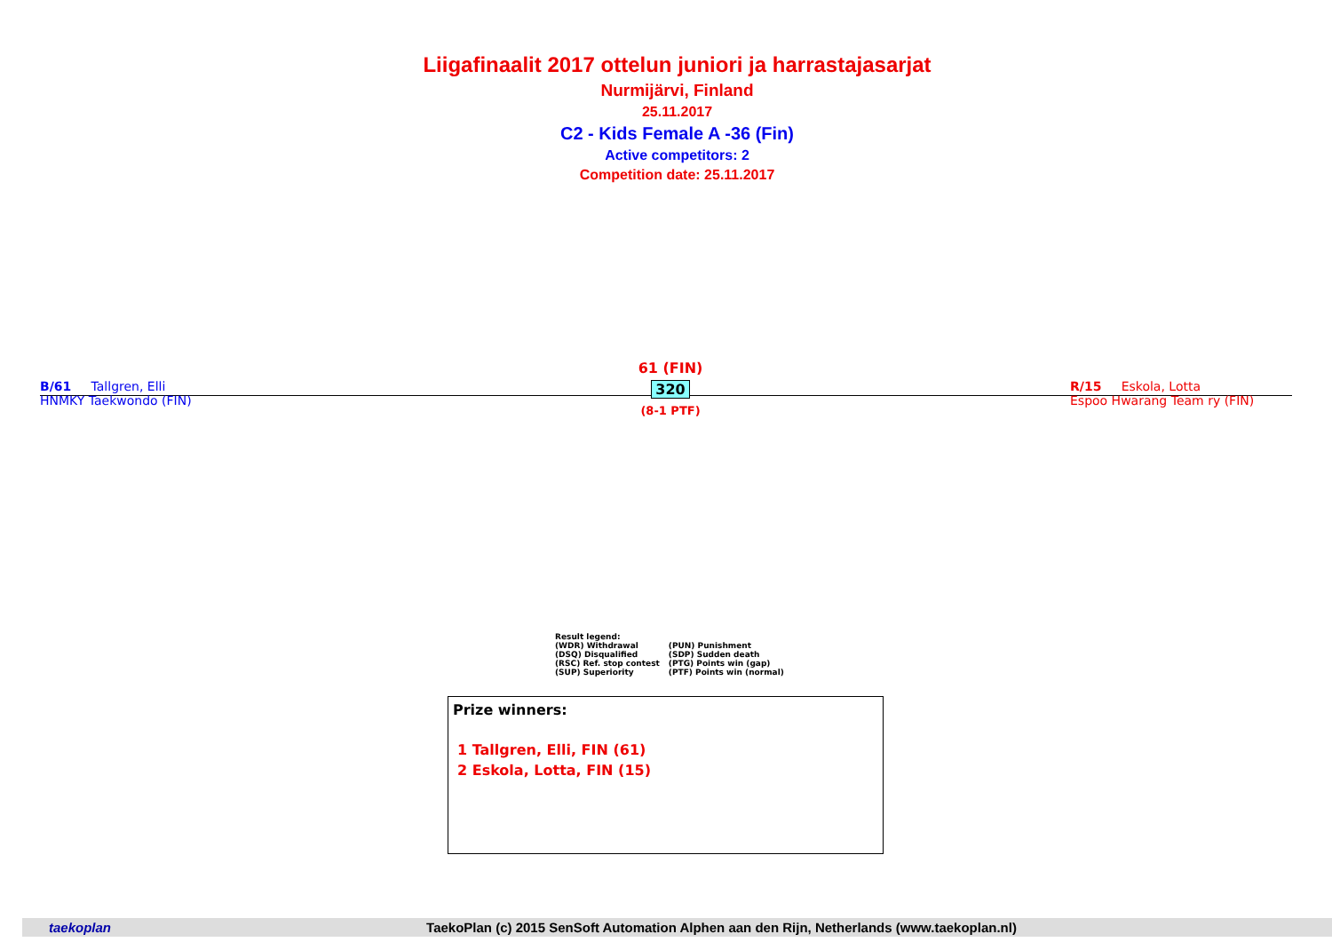Liigafinaalit 2017 ottelun juniori ja harrastajasarjat
Nurmijärvi, Finland
25.11.2017
C2 - Kids Female A -36 (Fin)
Active competitors: 2
Competition date: 25.11.2017
B/61 Tallgren, Elli
HNMKY Taekwondo (FIN)
61 (FIN)
320
(8-1 PTF)
R/15 Eskola, Lotta
Espoo Hwarang Team ry (FIN)
Result legend:
| (WDR) Withdrawal | (PUN) Punishment |
| (DSQ) Disqualified | (SDP) Sudden death |
| (RSC) Ref. stop contest | (PTG) Points win (gap) |
| (SUP) Superiority | (PTF) Points win (normal) |
Prize winners:
1 Tallgren, Elli, FIN (61)
2 Eskola, Lotta, FIN (15)
taekoplan TaekoPlan (c) 2015 SenSoft Automation Alphen aan den Rijn, Netherlands (www.taekoplan.nl)